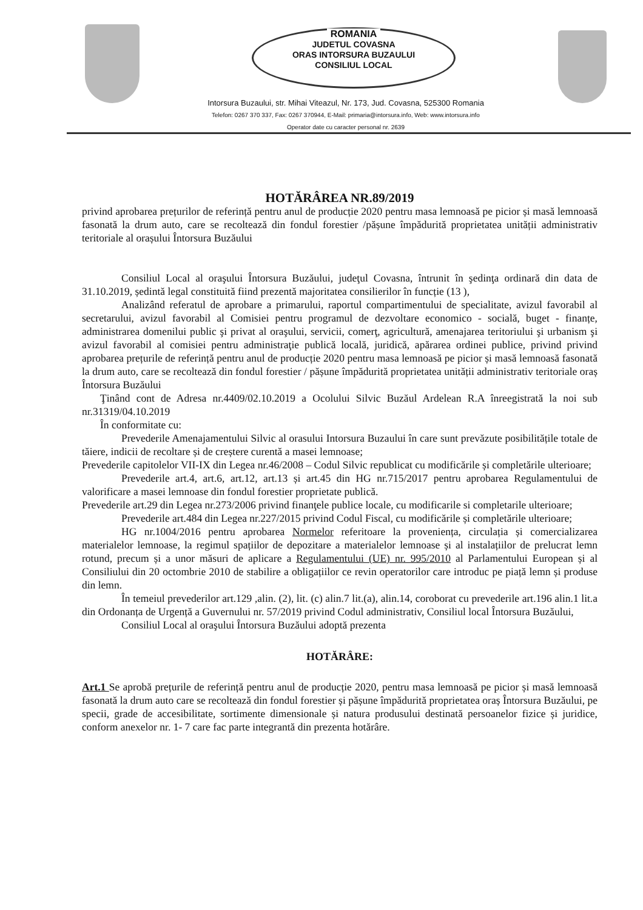ROMANIA
JUDETUL COVASNA
ORAS INTORSURA BUZAULUI
CONSILIUL LOCAL
Intorsura Buzaului, str. Mihai Viteazul, Nr. 173, Jud. Covasna, 525300 Romania
Telefon: 0267 370 337, Fax: 0267 370944, E-Mail: primaria@intorsura.info, Web: www.intorsura.info
Operator date cu caracter personal nr. 2639
HOTĂRÂREA NR.89/2019
privind aprobarea prețurilor de referință pentru anul de producție 2020 pentru masa lemnoasă pe picior și masă lemnoasă fasonată la drum auto, care se recoltează din fondul forestier /pășune împădurită proprietatea unității administrativ teritoriale al orașului Întorsura Buzăului
Consiliul Local al oraşului Întorsura Buzăului, judeţul Covasna, întrunit în şedinţa ordinară din data de 31.10.2019, ședintă legal constituită fiind prezentă majoritatea consilierilor în funcție (13 ),
Analizând referatul de aprobare a primarului, raportul compartimentului de specialitate, avizul favorabil al secretarului, avizul favorabil al Comisiei pentru programul de dezvoltare economico - socială, buget - finanțe, administrarea domenilui public şi privat al oraşului, servicii, comerţ, agricultură, amenajarea teritoriului şi urbanism şi avizul favorabil al comisiei pentru administraţie publică locală, juridică, apărarea ordinei publice, privind privind aprobarea prețurile de referință pentru anul de producție 2020 pentru masa lemnoasă pe picior și masă lemnoasă fasonată la drum auto, care se recoltează din fondul forestier / pășune împădurită proprietatea unității administrativ teritoriale oraș Întorsura Buzăului
Ţinând cont de Adresa nr.4409/02.10.2019 a Ocolului Silvic Buzăul Ardelean R.A înreegistrată la noi sub nr.31319/04.10.2019
În conformitate cu:
Prevederile Amenajamentului Silvic al orasului Intorsura Buzaului în care sunt prevăzute posibilitățile totale de tăiere, indicii de recoltare și de creștere curentă a masei lemnoase;
Prevederile capitolelor VII-IX din Legea nr.46/2008 – Codul Silvic republicat cu modificările și completările ulterioare;
Prevederile art.4, art.6, art.12, art.13 și art.45 din HG nr.715/2017 pentru aprobarea Regulamentului de valorificare a masei lemnoase din fondul forestier proprietate publică.
Prevederile art.29 din Legea nr.273/2006 privind finanţele publice locale, cu modificarile si completarile ulterioare;
Prevederile art.484 din Legea nr.227/2015 privind Codul Fiscal, cu modificările și completările ulterioare;
HG nr.1004/2016 pentru aprobarea Normelor referitoare la proveniența, circulația și comercializarea materialelor lemnoase, la regimul spațiilor de depozitare a materialelor lemnoase și al instalațiilor de prelucrat lemn rotund, precum și a unor măsuri de aplicare a Regulamentului (UE) nr. 995/2010 al Parlamentului European și al Consiliului din 20 octombrie 2010 de stabilire a obligațiilor ce revin operatorilor care introduc pe piață lemn și produse din lemn.
În temeiul prevederilor art.129 ,alin. (2), lit. (c) alin.7 lit.(a), alin.14, coroborat cu prevederile art.196 alin.1 lit.a din Ordonanța de Urgență a Guvernului nr. 57/2019 privind Codul administrativ, Consiliul local Întorsura Buzăului,
Consiliul Local al oraşului Întorsura Buzăului adoptă prezenta
HOTĂRÂRE:
Art.1 Se aprobă prețurile de referință pentru anul de producție 2020, pentru masa lemnoasă pe picior și masă lemnoasă fasonată la drum auto care se recoltează din fondul forestier și pășune împădurită proprietatea oraș Întorsura Buzăului, pe specii, grade de accesibilitate, sortimente dimensionale și natura produsului destinată persoanelor fizice și juridice, conform anexelor nr. 1- 7 care fac parte integrantă din prezenta hotărâre.